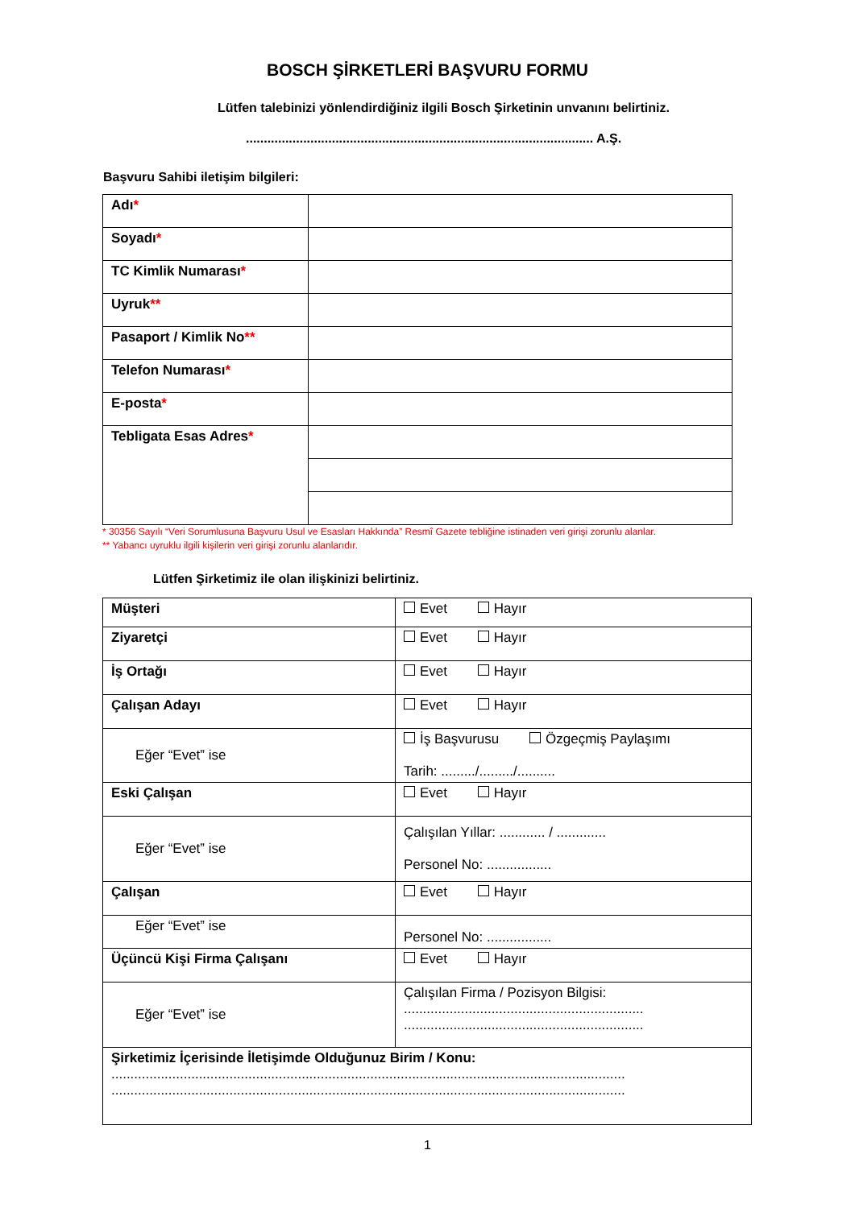BOSCH ŞİRKETLERİ BAŞVURU FORMU
Lütfen talebinizi yönlendirdiğiniz ilgili Bosch Şirketinin unvanını belirtiniz.
................................................................................................. A.Ş.
Başvuru Sahibi iletişim bilgileri:
| Adı * | |
| Soyadı * | |
| TC Kimlik Numarası * | |
| Uyruk ** | |
| Pasaport / Kimlik No ** | |
| Telefon Numarası * | |
| E-posta * | |
| Tebligata Esas Adres * | |
* 30356 Sayılı “Veri Sorumlusuna Başvuru Usul ve Esasları Hakkında” Resmî Gazete tebliğine istinaden veri girişi zorunlu alanlar.
** Yabancı uyruklu ilgili kişilerin veri girişi zorunlu alanlarıdır.
Lütfen Şirketimiz ile olan ilişkinizi belirtiniz.
| Müşteri | Evet Hayır |
| Ziyaretçi | Evet Hayır |
| İş Ortağı | Evet Hayır |
| Çalışan Adayı | Evet Hayır |
| Eğer “Evet” ise | İş Başvurusu Özgeçmiş Paylaşımı Tarih: ........./........./.......... |
| Eski Çalışan | Evet Hayır |
| Eğer “Evet” ise | Çalışılan Yıllar: ............ / ............. Personel No: ................. |
| Çalışan | Evet Hayır |
| Eğer “Evet” ise | Personel No: ................. |
| Üçüncü Kişi Firma Çalışanı | Evet Hayır |
| Eğer “Evet” ise | Çalışılan Firma / Pozisyon Bilgisi: ............................................................... ............................................................... |
| Şirketimiz İçerisinde İletişimde Olduğunuz Birim / Konu: ....................................................................................................................................... ....................................................................................................................................... | |
1